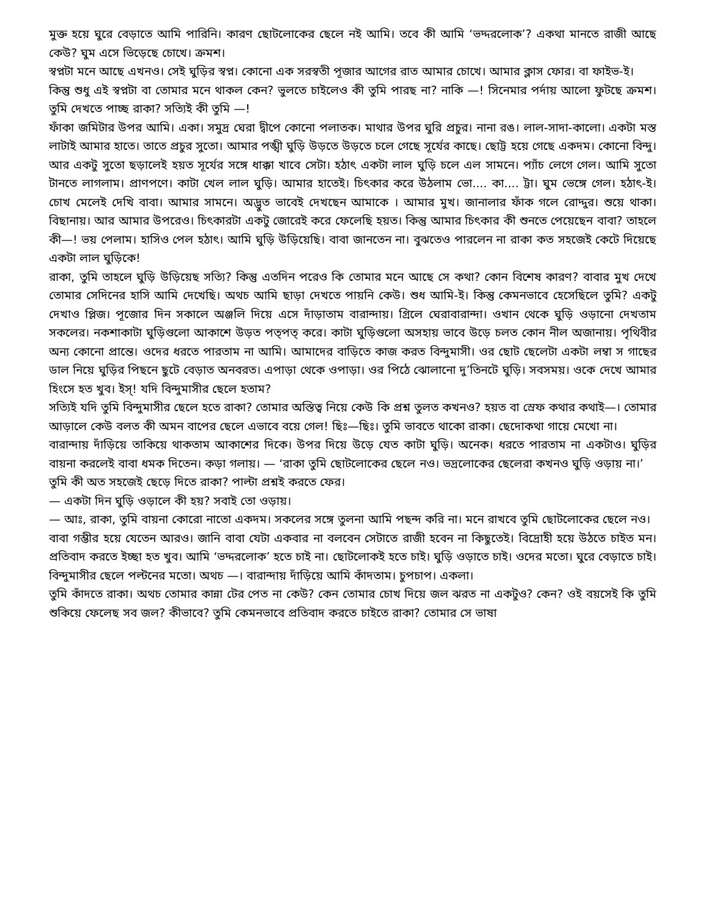মুক্ত হয়ে ঘুরে বেড়াতে আমি পারিনি। কারণ ছোটলোকের ছেলে নই আমি। তবে কী আমি ‘ভদ্দরলোক’? একথা মানতে রাজী আছে কেউ? ঘুম এসে ভিড়েছে চোখে। ক্রমশ।
স্বপ্নটা মনে আছে এখনও। সেই ঘুড়ির স্বপ্ন। কোনো এক সরস্বতী পূজার আগের রাত আমার চোখে। আমার ক্লাস ফোর। বা ফাইভ-ই।
কিন্তু শুধু এই স্বপ্নটা বা তোমার মনে থাকল কেন? ভুলতে চাইলেও কী তুমি পারছ না? নাকি —! সিনেমার পর্দায় আলো ফুটছে ক্রমশ। তুমি দেখতে পাচ্ছ রাকা? সত্যিই কী তুমি —!
ফাঁকা জমিটার উপর আমি। একা। সমুদ্র ঘেরা দ্বীপে কোনো পলাতক। মাথার উপর ঘুরি প্রচুর। নানা রঙ। লাল-সাদা-কালো। একটা মস্ত লাটাই আমার হাতে। তাতে প্রচুর সুতো। আমার পঙ্খী ঘুড়ি উড়তে উড়তে চলে গেছে সূর্যের কাছে। ছোট্ট হয়ে গেছে একদম। কোনো বিন্দু। আর একটু সুতো ছড়ালেই হয়ত সূর্যের সঙ্গে ধাক্কা খাবে সেটা। হঠাৎ একটা লাল ঘুড়ি চলে এল সামনে। প্যাঁচ লেগে গেল। আমি সুতো টানতে লাগলাম। প্রাণপণে। কাটা খেল লাল ঘুড়ি। আমার হাতেই। চিৎকার করে উঠলাম ভো.... কা.... ট্টা। ঘুম ভেঙ্গে গেল। হঠাৎ-ই। চোখ মেলেই দেখি বাবা। আমার সামনে। অদ্ভুত ভাবেই দেখছেন আমাকে । আমার মুখ। জানালার ফাঁক গলে রোদ্দুর। শুয়ে থাকা। বিছানায়। আর আমার উপরেও। চিৎকারটা একটু জোরেই করে ফেলেছি হয়ত। কিন্তু আমার চিৎকার কী শুনতে পেয়েছেন বাবা? তাহলে কী—! ভয় পেলাম। হাসিও পেল হঠাৎ। আমি ঘুড়ি উড়িয়েছি। বাবা জানতেন না। বুঝতেও পারলেন না রাকা কত সহজেই কেটে দিয়েছে একটা লাল ঘুড়িকে!
রাকা, তুমি তাহলে ঘুড়ি উড়িয়েছ সত্যি? কিন্তু এতদিন পরেও কি তোমার মনে আছে সে কথা? কোন বিশেষ কারণ? বাবার মুখ দেখে তোমার সেদিনের হাসি আমি দেখেছি। অথচ আমি ছাড়া দেখতে পায়নি কেউ। শুধ আমি-ই। কিন্তু কেমনভাবে হেসেছিলে তুমি? একটু দেখাও প্লিজ। পূজোর দিন সকালে অঞ্জলি দিয়ে এসে দাঁড়াতাম বারান্দায়। গ্রিলে ঘেরাবারান্দা। ওখান থেকে ঘুড়ি ওড়ানো দেখতাম সকলের। নকশাকাটা ঘুড়িগুলো আকাশে উড়ত পত্‌পত্‌ করে। কাটা ঘুড়িগুলো অসহায় ভাবে উড়ে চলত কোন নীল অজানায়। পৃথিবীর অন্য কোনো প্রান্তে। ওদের ধরতে পারতাম না আমি। আমাদের বাড়িতে কাজ করত বিন্দুমাসী। ওর ছোট ছেলেটা একটা লম্বা স গাছের ডাল নিয়ে ঘুড়ির পিছনে ছুটে বেড়াত অনবরত। এপাড়া থেকে ওপাড়া। ওর পিঠে ঝোলানো দু’তিনটে ঘুড়ি। সবসময়। ওকে দেখে আমার হিংসে হত খুব। ইস্‌! যদি বিন্দুমাসীর ছেলে হতাম?
সত্যিই যদি তুমি বিন্দুমাসীর ছেলে হতে রাকা? তোমার অস্তিত্ব নিয়ে কেউ কি প্রশ্ন তুলত কখনও? হয়ত বা স্রেফ কথার কথাই—। তোমার আড়ালে কেউ বলত কী অমন বাপের ছেলে এভাবে বয়ে গেল! ছিঃ—ছিঃ। তুমি ভাবতে থাকো রাকা। ছেদোকথা গায়ে মেখো না।
বারান্দায় দাঁড়িয়ে তাকিয়ে থাকতাম আকাশের দিকে। উপর দিয়ে উড়ে যেত কাটা ঘুড়ি। অনেক। ধরতে পারতাম না একটাও। ঘুড়ির বায়না করলেই বাবা ধমক দিতেন। কড়া গলায়। — ‘রাকা তুমি ছোটলোকের ছেলে নও। ভদ্রলোকের ছেলেরা কখনও ঘুড়ি ওড়ায় না।’
তুমি কী অত সহজেই ছেড়ে দিতে রাকা? পাল্টা প্রশ্নই করতে ফের।
— একটা দিন ঘুড়ি ওড়ালে কী হয়? সবাই তো ওড়ায়।
— আঃ, রাকা, তুমি বায়না কোরো নাতো একদম। সকলের সঙ্গে তুলনা আমি পছন্দ করি না। মনে রাখবে তুমি ছোটলোকের ছেলে নও।
বাবা গম্ভীর হয়ে যেতেন আরও। জানি বাবা যেটা একবার না বলবেন সেটাতে রাজী হবেন না কিছুতেই। বিদ্রোহী হয়ে উঠতে চাইত মন। প্রতিবাদ করতে ইচ্ছা হত খুব। আমি ‘ভদ্দরলোক’ হতে চাই না। ছোটলোকই হতে চাই। ঘুড়ি ওড়াতে চাই। ওদের মতো। ঘুরে বেড়াতে চাই। বিন্দুমাসীর ছেলে পল্টনের মতো। অথচ —। বারান্দায় দাঁড়িয়ে আমি কাঁদতাম। চুপচাপ। একলা।
তুমি কাঁদতে রাকা। অথচ তোমার কান্না টের পেত না কেউ? কেন তোমার চোখ দিয়ে জল ঝরত না একটুও? কেন? ওই বয়সেই কি তুমি শুকিয়ে ফেলেছ সব জল? কীভাবে? তুমি কেমনভাবে প্রতিবাদ করতে চাইতে রাকা? তোমার সে ভাষা